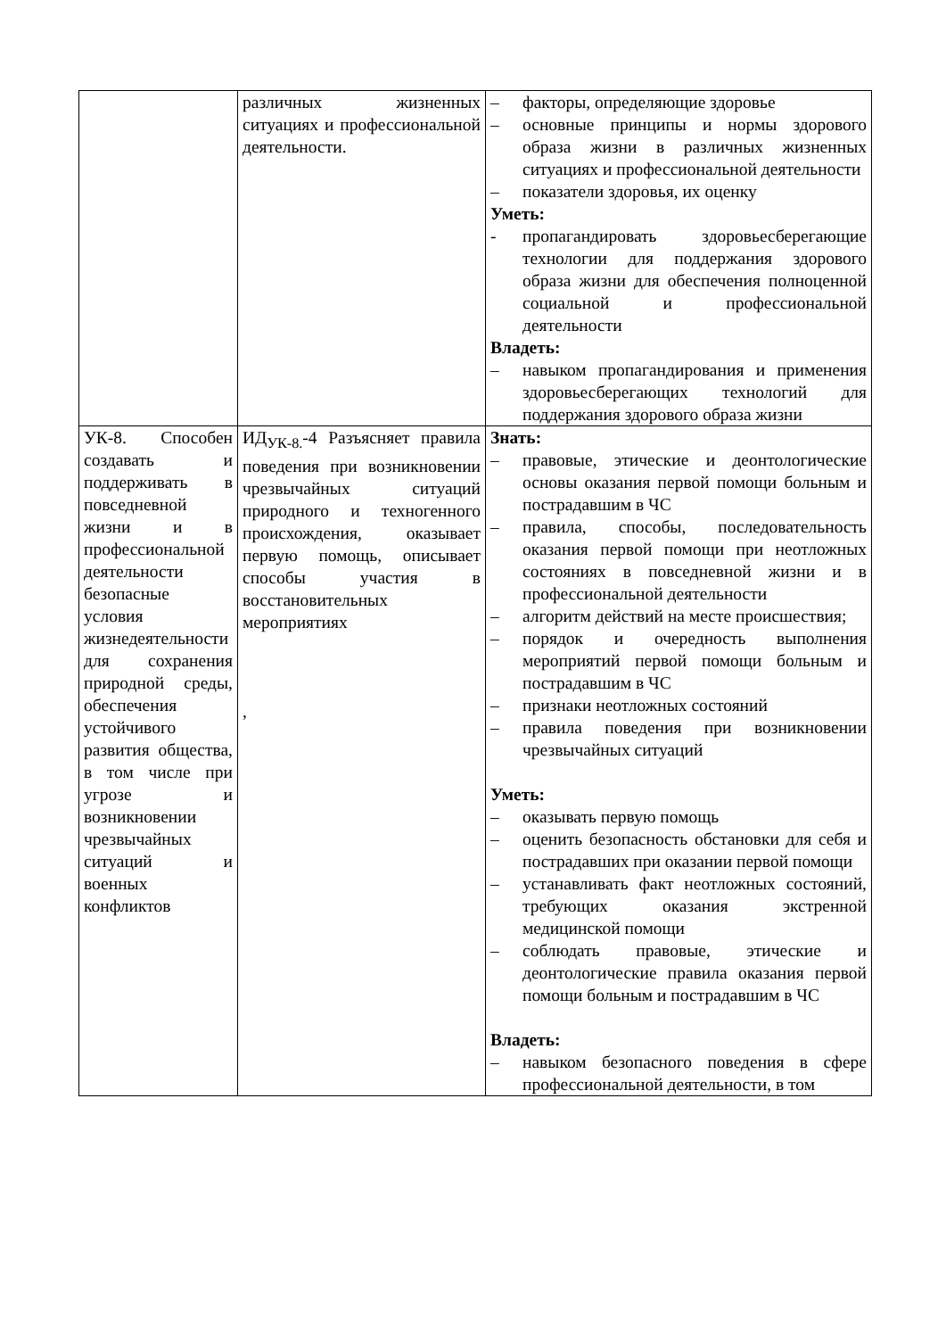| | различных жизненных ситуациях и профессиональной деятельности. | – факторы, определяющие здоровье – основные принципы и нормы здорового образа жизни в различных жизненных ситуациях и профессиональной деятельности – показатели здоровья, их оценку Уметь: - пропагандировать здоровьесберегающие технологии для поддержания здорового образа жизни для обеспечения полноценной социальной и профессиональной деятельности Владеть: – навыком пропагандирования и применения здоровьесберегающих технологий для поддержания здорового образа жизни |
| УК-8. Способен создавать и поддерживать в повседневной жизни и в профессиональной деятельности безопасные условия жизнедеятельности для сохранения природной среды, обеспечения устойчивого развития общества, в том числе при угрозе и возникновении чрезвычайных ситуаций и военных конфликтов | ИД<sub>УК-8.</sub>-4 Разъясняет правила поведения при возникновении чрезвычайных ситуаций природного и техногенного происхождения, оказывает первую помощь, описывает способы участия в восстановительных мероприятиях , | Знать: – правовые, этические и деонтологические основы оказания первой помощи больным и пострадавшим в ЧС – правила, способы, последовательность оказания первой помощи при неотложных состояниях в повседневной жизни и в профессиональной деятельности – алгоритм действий на месте происшествия; – порядок и очередность выполнения мероприятий первой помощи больным и пострадавшим в ЧС – признаки неотложных состояний – правила поведения при возникновении чрезвычайных ситуаций Уметь: – оказывать первую помощь – оценить безопасность обстановки для себя и пострадавших при оказании первой помощи – устанавливать факт неотложных состояний, требующих оказания экстренной медицинской помощи – соблюдать правовые, этические и деонтологические правила оказания первой помощи больным и пострадавшим в ЧС Владеть: – навыком безопасного поведения в сфере профессиональной деятельности, в том |